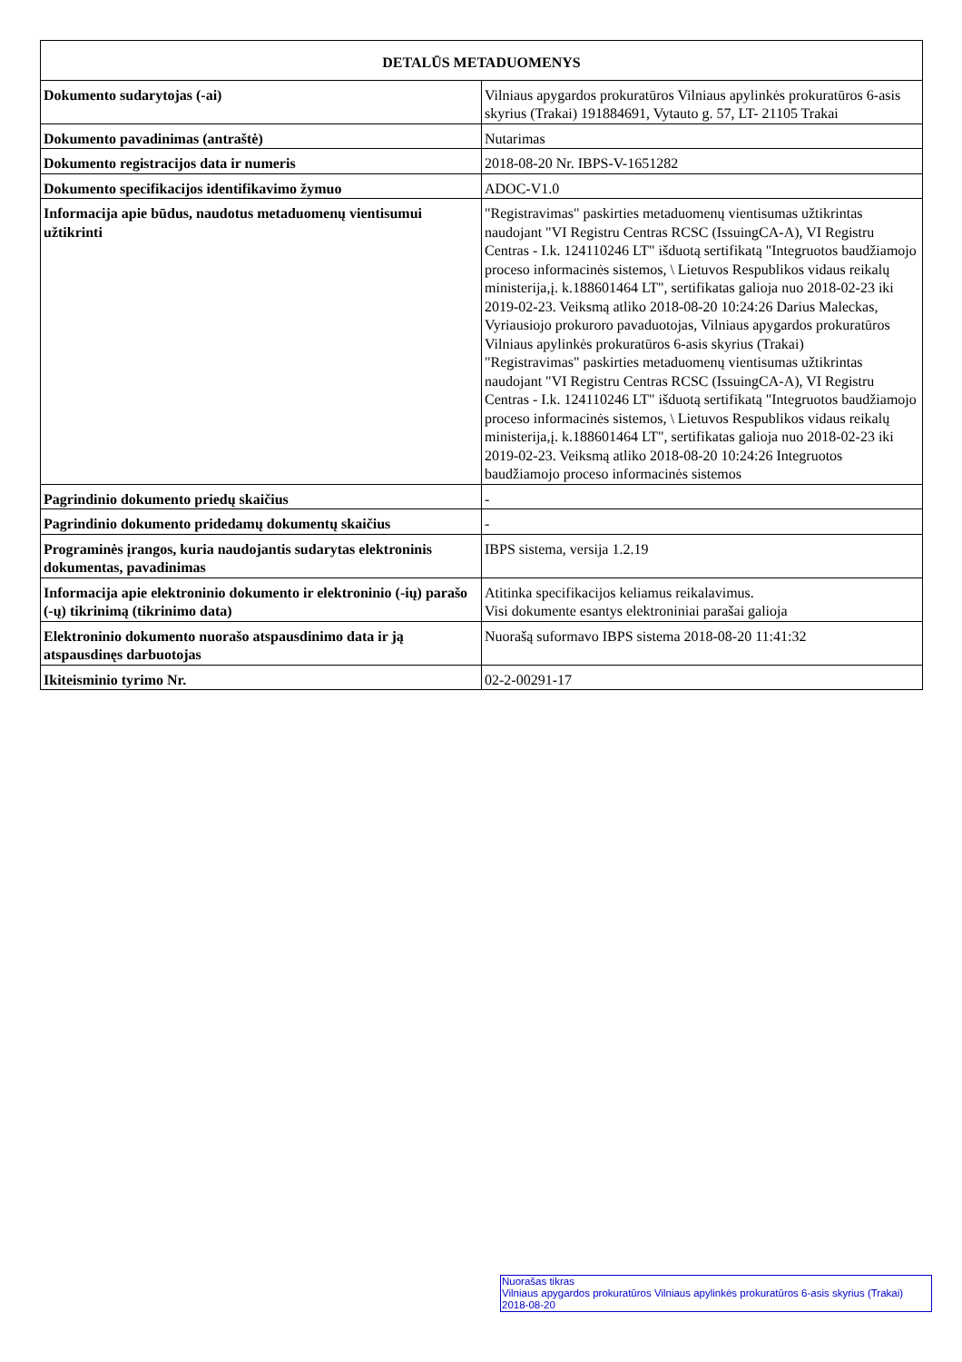| DETALŪS METADUOMENYS | |
| --- | --- |
| Dokumento sudarytojas (-ai) | Vilniaus apygardos prokuratūros Vilniaus apylinkės prokuratūros 6-asis skyrius (Trakai) 191884691, Vytauto g. 57, LT- 21105 Trakai |
| Dokumento pavadinimas (antraštė) | Nutarimas |
| Dokumento registracijos data ir numeris | 2018-08-20 Nr. IBPS-V-1651282 |
| Dokumento specifikacijos identifikavimo žymuo | ADOC-V1.0 |
| Informacija apie būdus, naudotus metaduomenų vientisumui užtikrinti | "Registravimas" paskirties metaduomenų vientisumas užtikrintas naudojant "VI Registru Centras RCSC (IssuingCA-A), VI Registru Centras - I.k. 124110246 LT" išduotą sertifikatą "Integruotos baudžiamojo proceso informacinės sistemos, \ Lietuvos Respublikos vidaus reikalų ministerija,į. k.188601464 LT", sertifikatas galioja nuo 2018-02-23 iki 2019-02-23. Veiksmą atliko 2018-08-20 10:24:26 Darius Maleckas, Vyriausiojo prokuroro pavaduotojas, Vilniaus apygardos prokuratūros Vilniaus apylinkės prokuratūros 6-asis skyrius (Trakai) "Registravimas" paskirties metaduomenų vientisumas užtikrintas naudojant "VI Registru Centras RCSC (IssuingCA-A), VI Registru Centras - I.k. 124110246 LT" išduotą sertifikatą "Integruotos baudžiamojo proceso informacinės sistemos, \ Lietuvos Respublikos vidaus reikalų ministerija,į. k.188601464 LT", sertifikatas galioja nuo 2018-02-23 iki 2019-02-23. Veiksmą atliko 2018-08-20 10:24:26 Integruotos baudžiamojo proceso informacinės sistemos |
| Pagrindinio dokumento priedų skaičius | - |
| Pagrindinio dokumento pridedamų dokumentų skaičius | - |
| Programinės įrangos, kuria naudojantis sudarytas elektroninis dokumentas, pavadinimas | IBPS sistema, versija 1.2.19 |
| Informacija apie elektroninio dokumento ir elektroninio (-ių) parašo (-ų) tikrinimą (tikrinimo data) | Atitinka specifikacijos keliamus reikalavimus. Visi dokumente esantys elektroniniai parašai galioja |
| Elektroninio dokumento nuorašo atspausdinimo data ir ją atspausdinęs darbuotojas | Nuorašą suformavo IBPS sistema 2018-08-20 11:41:32 |
| Ikiteisminio tyrimo Nr. | 02-2-00291-17 |
Nuorašas tikras
Vilniaus apygardos prokuratūros Vilniaus apylinkės prokuratūros 6-asis skyrius (Trakai)
2018-08-20